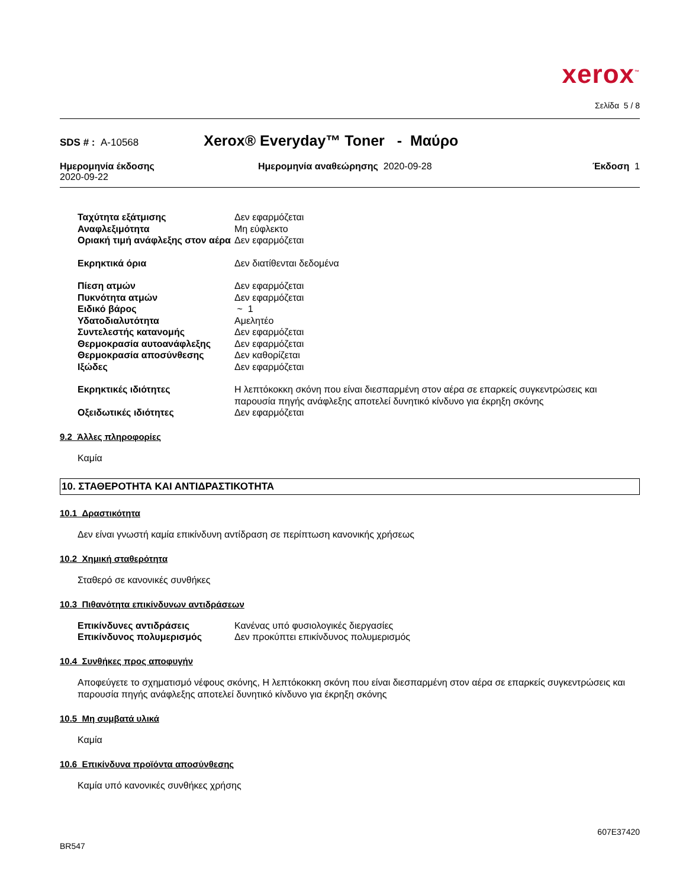xerox<sup>™</sup>
Σελίδα 5 / 8
SDS # : A-10568 Xerox® Everyday™ Toner - Μαύρο
Ημερομηνία έκδοσης
2020-09-22
Ημερομηνία αναθεώρησης 2020-09-28
Έκδοση 1
| Ταχύτητα εξάτμισης | Δεν εφαρμόζεται |
| Αναφλεξιμότητα | Μη εύφλεκτο |
| Οριακή τιμή ανάφλεξης στον αέρα | Δεν εφαρμόζεται |
| Εκρηκτικά όρια | Δεν διατίθενται δεδομένα |
| Πίεση ατμών | Δεν εφαρμόζεται |
| Πυκνότητα ατμών | Δεν εφαρμόζεται |
| Ειδικό βάρος | ~ 1 |
| Υδατοδιαλυτότητα | Αμελητέο |
| Συντελεστής κατανομής | Δεν εφαρμόζεται |
| Θερμοκρασία αυτοανάφλεξης | Δεν εφαρμόζεται |
| Θερμοκρασία αποσύνθεσης | Δεν καθορίζεται |
| Ιξώδες | Δεν εφαρμόζεται |
| Εκρηκτικές ιδιότητες | Η λεπτόκοκκη σκόνη που είναι διεσπαρμένη στον αέρα σε επαρκείς συγκεντρώσεις και παρουσία πηγής ανάφλεξης αποτελεί δυνητικό κίνδυνο για έκρηξη σκόνης |
| Οξειδωτικές ιδιότητες | Δεν εφαρμόζεται |
9.2 Άλλες πληροφορίες
Καμία
10. ΣΤΑΘΕΡΟΤΗΤΑ ΚΑΙ ΑΝΤΙΔΡΑΣΤΙΚΟΤΗΤΑ
10.1 Δραστικότητα
Δεν είναι γνωστή καμία επικίνδυνη αντίδραση σε περίπτωση κανονικής χρήσεως
10.2 Χημική σταθερότητα
Σταθερό σε κανονικές συνθήκες
10.3 Πιθανότητα επικίνδυνων αντιδράσεων
| Επικίνδυνες αντιδράσεις | Κανένας υπό φυσιολογικές διεργασίες |
| Επικίνδυνος πολυμερισμός | Δεν προκύπτει επικίνδυνος πολυμερισμός |
10.4 Συνθήκες προς αποφυγήν
Αποφεύγετε το σχηματισμό νέφους σκόνης, Η λεπτόκοκκη σκόνη που είναι διεσπαρμένη στον αέρα σε επαρκείς συγκεντρώσεις και παρουσία πηγής ανάφλεξης αποτελεί δυνητικό κίνδυνο για έκρηξη σκόνης
10.5 Μη συμβατά υλικά
Καμία
10.6 Επικίνδυνα προϊόντα αποσύνθεσης
Καμία υπό κανονικές συνθήκες χρήσης
BR547 607E37420